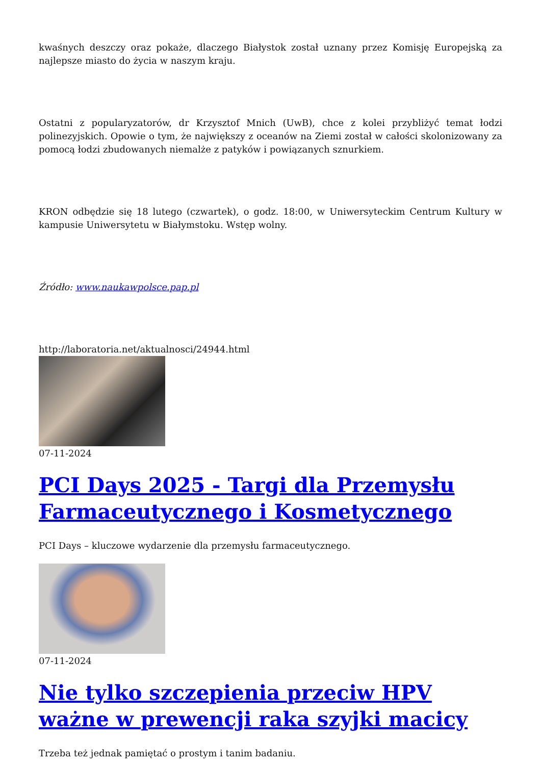kwaśnych deszczy oraz pokaże, dlaczego Białystok został uznany przez Komisję Europejską za najlepsze miasto do życia w naszym kraju.
Ostatni z popularyzatorów, dr Krzysztof Mnich (UwB), chce z kolei przybliżyć temat łodzi polinezyjskich. Opowie o tym, że największy z oceanów na Ziemi został w całości skolonizowany za pomocą łodzi zbudowanych niemalże z patyków i powiązanych sznurkiem.
KRON odbędzie się 18 lutego (czwartek), o godz. 18:00, w Uniwersyteckim Centrum Kultury w kampusie Uniwersytetu w Białymstoku. Wstęp wolny.
Źródło: www.naukawpolsce.pap.pl
http://laboratoria.net/aktualnosci/24944.html
07-11-2024
PCI Days 2025 - Targi dla Przemysłu Farmaceutycznego i Kosmetycznego
PCI Days – kluczowe wydarzenie dla przemysłu farmaceutycznego.
07-11-2024
Nie tylko szczepienia przeciw HPV ważne w prewencji raka szyjki macicy
Trzeba też jednak pamiętać o prostym i tanim badaniu.